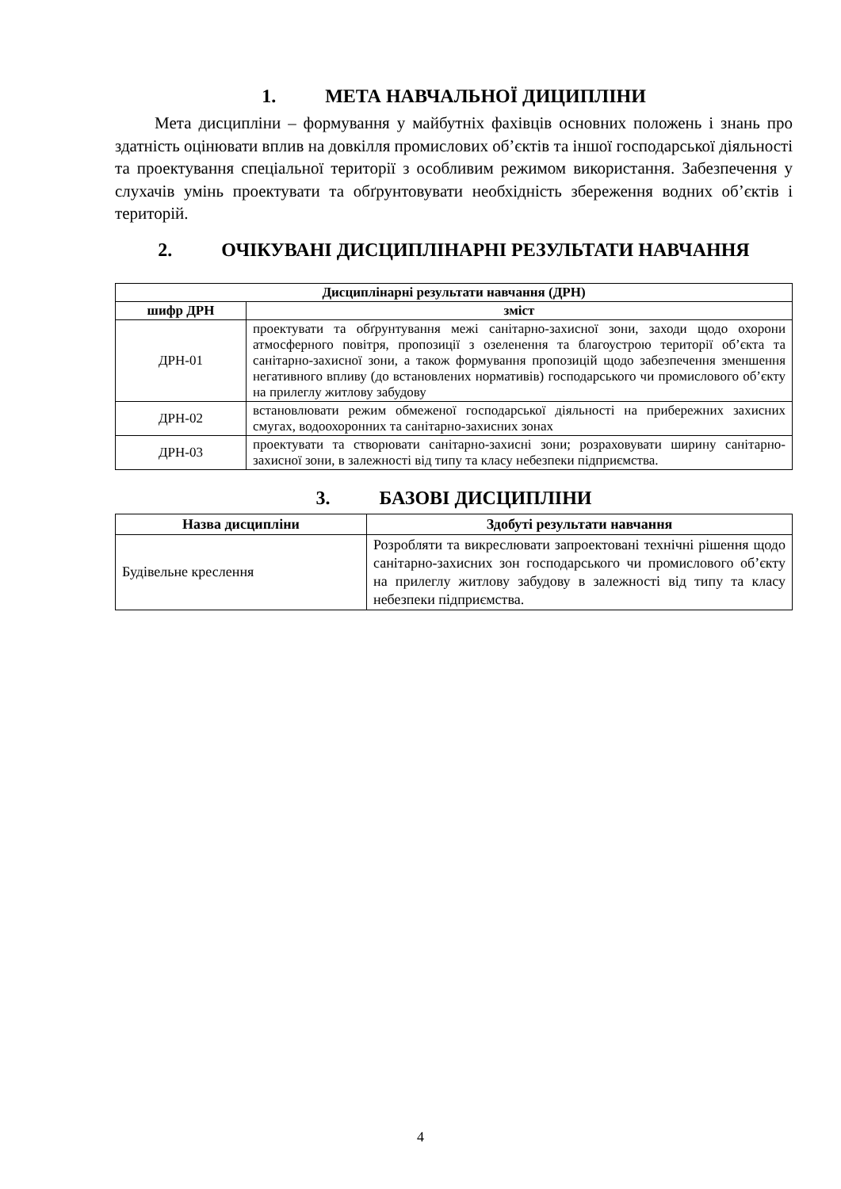1. МЕТА НАВЧАЛЬНОЇ ДИЦИПЛІНИ
Мета дисципліни – формування у майбутніх фахівців основних положень і знань про здатність оцінювати вплив на довкілля промислових об’єктів та іншої господарської діяльності та проектування спеціальної території з особливим режимом використання. Забезпечення у слухачів умінь проектувати та обґрунтовувати необхідність збереження водних об’єктів і територій.
2. ОЧІКУВАНІ ДИСЦИПЛІНАРНІ РЕЗУЛЬТАТИ НАВЧАННЯ
| Дисциплінарні результати навчання (ДРН) | |
| --- | --- |
| шифр ДРН | зміст |
| ДРН-01 | проектувати та обґрунтування межі санітарно-захисної зони, заходи щодо охорони атмосферного повітря, пропозиції з озеленення та благоустрою території об’єкта та санітарно-захисної зони, а також формування пропозицій щодо забезпечення зменшення негативного впливу (до встановлених нормативів) господарського чи промислового об’єкту на прилеглу житлову забудову |
| ДРН-02 | встановлювати режим обмеженої господарської діяльності на прибережних захисних смугах, водоохоронних та санітарно-захисних зонах |
| ДРН-03 | проектувати та створювати санітарно-захисні зони; розраховувати ширину санітарно-захисної зони, в залежності від типу та класу небезпеки підприємства. |
3. БАЗОВІ ДИСЦИПЛІНИ
| Назва дисципліни | Здобуті результати навчання |
| --- | --- |
| Будівельне креслення | Розробляти та викреслювати запроектовані технічні рішення щодо санітарно-захисних зон господарського чи промислового об’єкту на прилеглу житлову забудову в залежності від типу та класу небезпеки підприємства. |
4